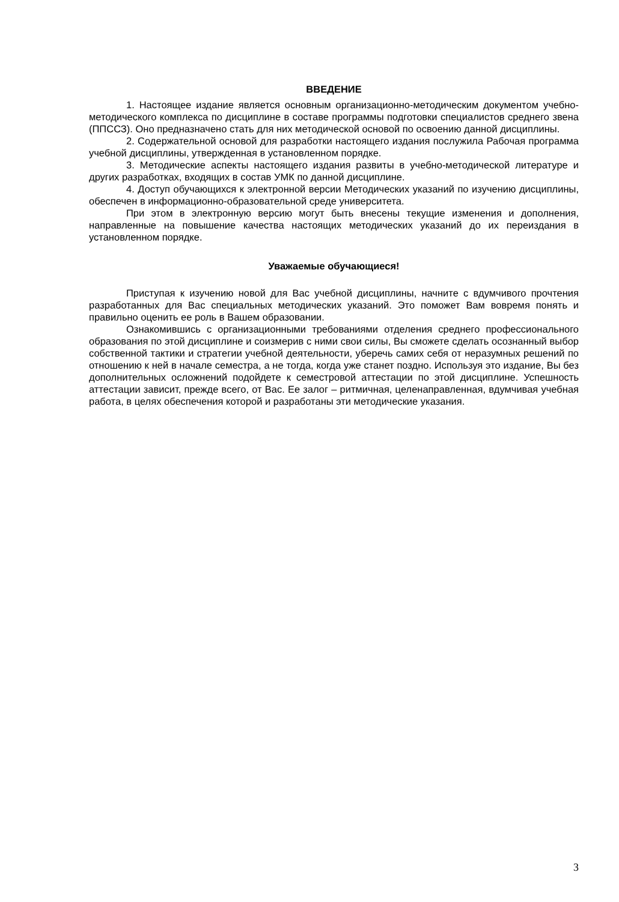ВВЕДЕНИЕ
1. Настоящее издание является основным организационно-методическим документом учебно-методического комплекса по дисциплине в составе программы подготовки специалистов среднего звена (ППССЗ). Оно предназначено стать для них методической основой по освоению данной дисциплины.
2. Содержательной основой для разработки настоящего издания послужила Рабочая программа учебной дисциплины, утвержденная в установленном порядке.
3. Методические аспекты настоящего издания развиты в учебно-методической литературе и других разработках, входящих в состав УМК по данной дисциплине.
4. Доступ обучающихся к электронной версии Методических указаний по изучению дисциплины, обеспечен в информационно-образовательной среде университета.
При этом в электронную версию могут быть внесены текущие изменения и дополнения, направленные на повышение качества настоящих методических указаний до их переиздания в установленном порядке.
Уважаемые обучающиеся!
Приступая к изучению новой для Вас учебной дисциплины, начните с вдумчивого прочтения разработанных для Вас специальных методических указаний. Это поможет Вам вовремя понять и правильно оценить ее роль в Вашем образовании.
Ознакомившись с организационными требованиями отделения среднего профессионального образования по этой дисциплине и соизмерив с ними свои силы, Вы сможете сделать осознанный выбор собственной тактики и стратегии учебной деятельности, уберечь самих себя от неразумных решений по отношению к ней в начале семестра, а не тогда, когда уже станет поздно. Используя это издание, Вы без дополнительных осложнений подойдете к семестровой аттестации по этой дисциплине. Успешность аттестации зависит, прежде всего, от Вас. Ее залог – ритмичная, целенаправленная, вдумчивая учебная работа, в целях обеспечения которой и разработаны эти методические указания.
3